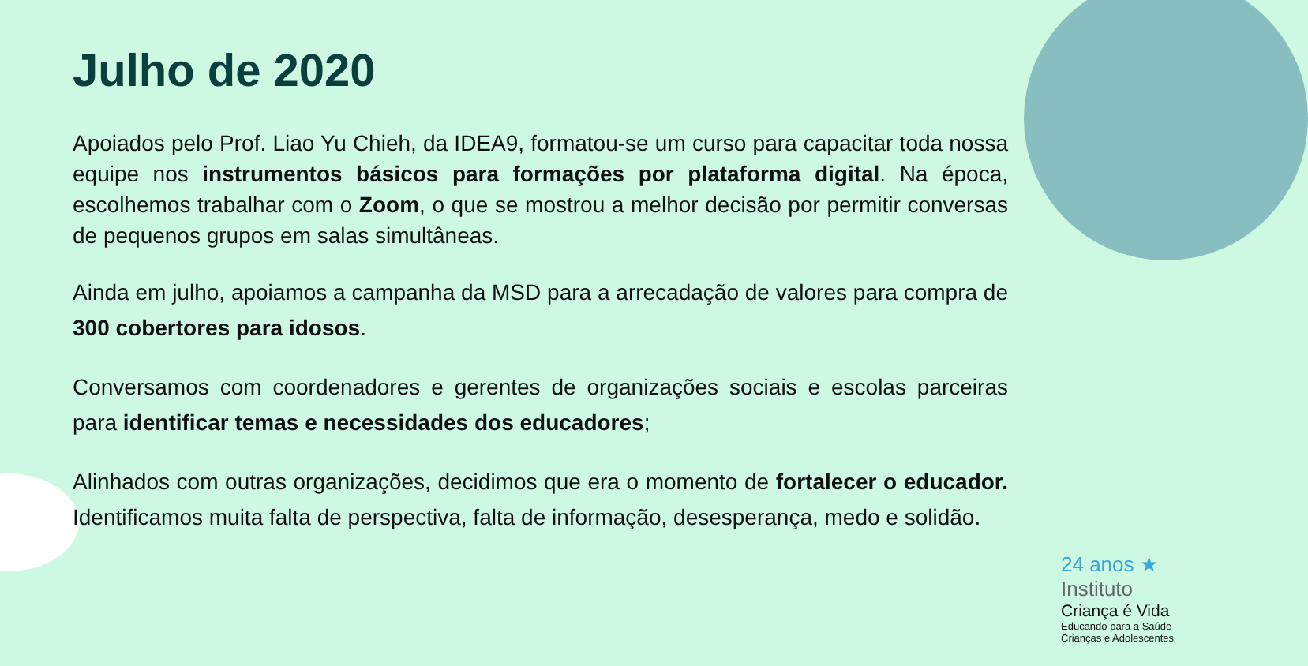Julho de 2020
Apoiados pelo Prof. Liao Yu Chieh, da IDEA9, formatou-se um curso para capacitar toda nossa equipe nos instrumentos básicos para formações por plataforma digital. Na época, escolhemos trabalhar com o Zoom, o que se mostrou a melhor decisão por permitir conversas de pequenos grupos em salas simultâneas.
Ainda em julho, apoiamos a campanha da MSD para a arrecadação de valores para compra de 300 cobertores para idosos.
Conversamos com coordenadores e gerentes de organizações sociais e escolas parceiras para identificar temas e necessidades dos educadores;
Alinhados com outras organizações, decidimos que era o momento de fortalecer o educador. Identificamos muita falta de perspectiva, falta de informação, desesperança, medo e solidão.
24 anos ★
Instituto
Criança é Vida
Educando para a Saúde
Crianças e Adolescentes